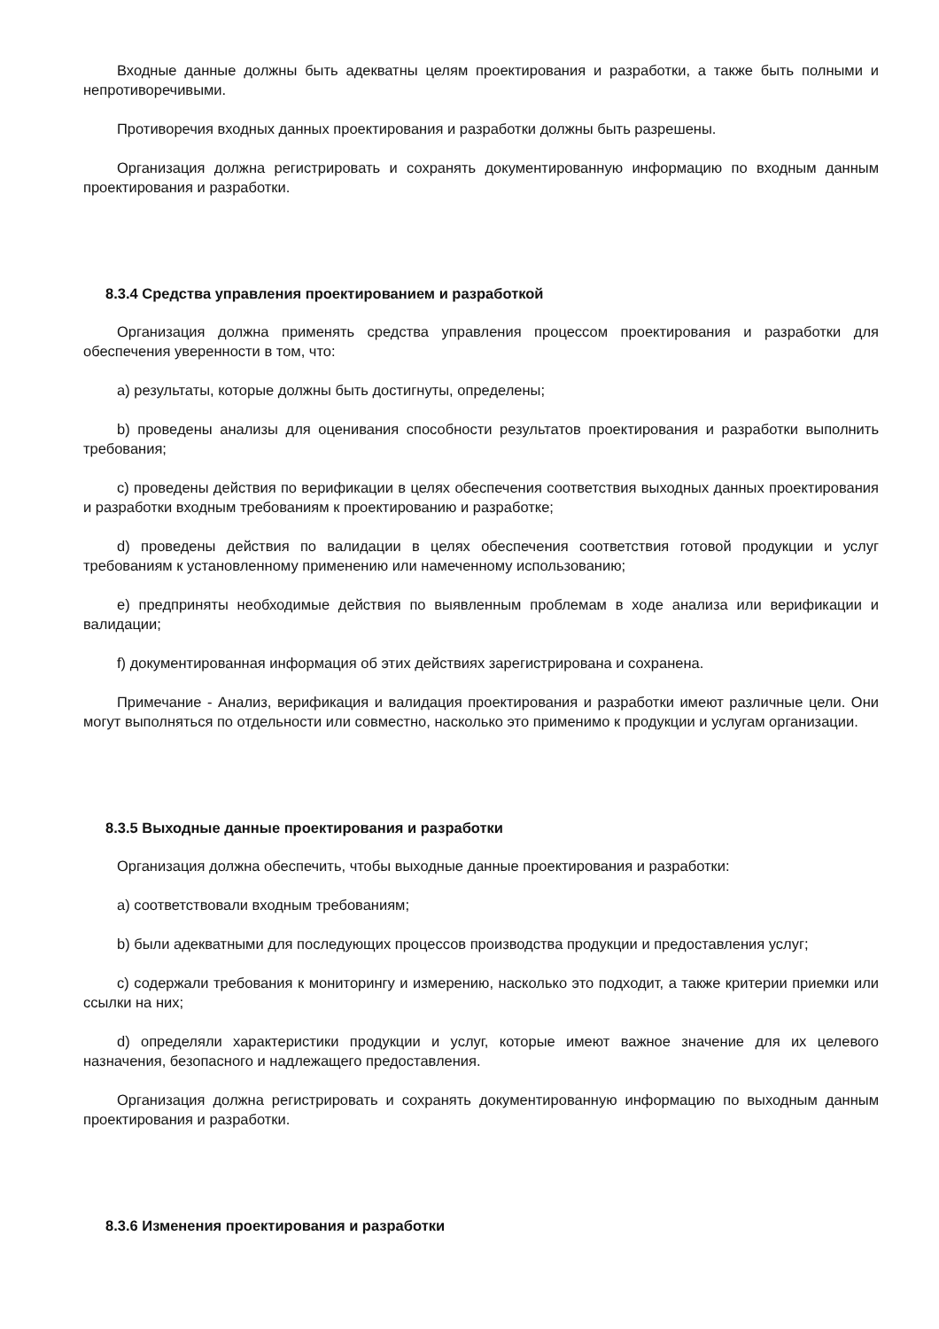Входные данные должны быть адекватны целям проектирования и разработки, а также быть полными и непротиворечивыми.
Противоречия входных данных проектирования и разработки должны быть разрешены.
Организация должна регистрировать и сохранять документированную информацию по входным данным проектирования и разработки.
8.3.4 Средства управления проектированием и разработкой
Организация должна применять средства управления процессом проектирования и разработки для обеспечения уверенности в том, что:
a) результаты, которые должны быть достигнуты, определены;
b) проведены анализы для оценивания способности результатов проектирования и разработки выполнить требования;
c) проведены действия по верификации в целях обеспечения соответствия выходных данных проектирования и разработки входным требованиям к проектированию и разработке;
d) проведены действия по валидации в целях обеспечения соответствия готовой продукции и услуг требованиям к установленному применению или намеченному использованию;
e) предприняты необходимые действия по выявленным проблемам в ходе анализа или верификации и валидации;
f) документированная информация об этих действиях зарегистрирована и сохранена.
Примечание - Анализ, верификация и валидация проектирования и разработки имеют различные цели. Они могут выполняться по отдельности или совместно, насколько это применимо к продукции и услугам организации.
8.3.5 Выходные данные проектирования и разработки
Организация должна обеспечить, чтобы выходные данные проектирования и разработки:
a) соответствовали входным требованиям;
b) были адекватными для последующих процессов производства продукции и предоставления услуг;
c) содержали требования к мониторингу и измерению, насколько это подходит, а также критерии приемки или ссылки на них;
d) определяли характеристики продукции и услуг, которые имеют важное значение для их целевого назначения, безопасного и надлежащего предоставления.
Организация должна регистрировать и сохранять документированную информацию по выходным данным проектирования и разработки.
8.3.6 Изменения проектирования и разработки